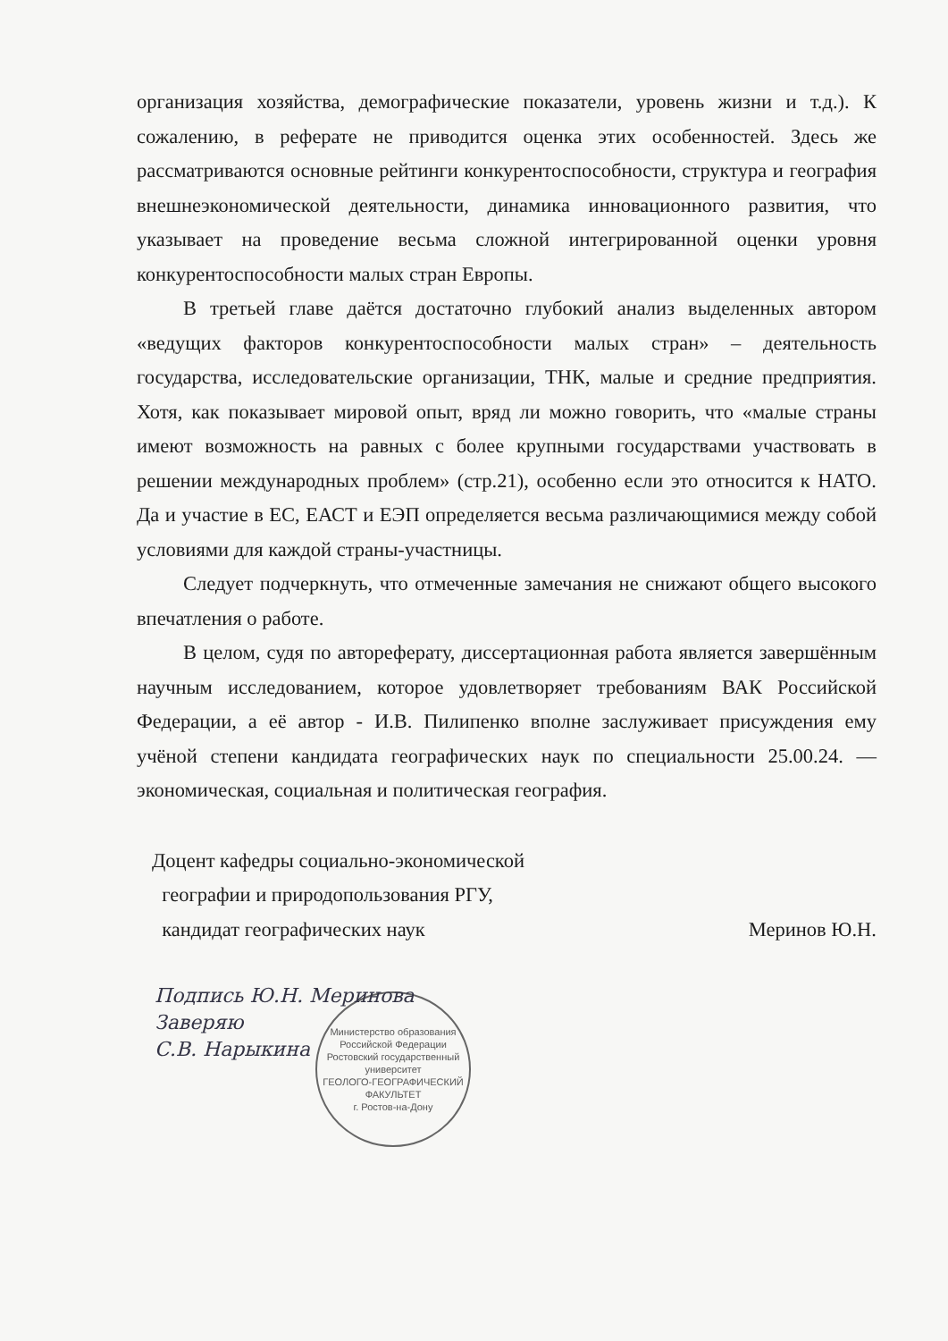организация хозяйства, демографические показатели, уровень жизни и т.д.). К сожалению, в реферате не приводится оценка этих особенностей. Здесь же рассматриваются основные рейтинги конкурентоспособности, структура и география внешнеэкономической деятельности, динамика инновационного развития, что указывает на проведение весьма сложной интегрированной оценки уровня конкурентоспособности малых стран Европы.
В третьей главе даётся достаточно глубокий анализ выделенных автором «ведущих факторов конкурентоспособности малых стран» – деятельность государства, исследовательские организации, ТНК, малые и средние предприятия. Хотя, как показывает мировой опыт, вряд ли можно говорить, что «малые страны имеют возможность на равных с более крупными государствами участвовать в решении международных проблем» (стр.21), особенно если это относится к НАТО. Да и участие в ЕС, ЕАСТ и ЕЭП определяется весьма различающимися между собой условиями для каждой страны-участницы.
Следует подчеркнуть, что отмеченные замечания не снижают общего высокого впечатления о работе.
В целом, судя по автореферату, диссертационная работа является завершённым научным исследованием, которое удовлетворяет требованиям ВАК Российской Федерации, а её автор - И.В. Пилипенко вполне заслуживает присуждения ему учёной степени кандидата географических наук по специальности 25.00.24. — экономическая, социальная и политическая география.
Доцент кафедры социально-экономической
географии и природопользования РГУ,
кандидат географических наук Меринов Ю.Н.
Подпись Ю.Н. Меринова
Заверяю
С.В. Нарыкина
Министерство образования Российской Федерации
Ростовский государственный университет
ГЕОЛОГО-ГЕОГРАФИЧЕСКИЙ ФАКУЛЬТЕТ
г. Ростов-на-Дону